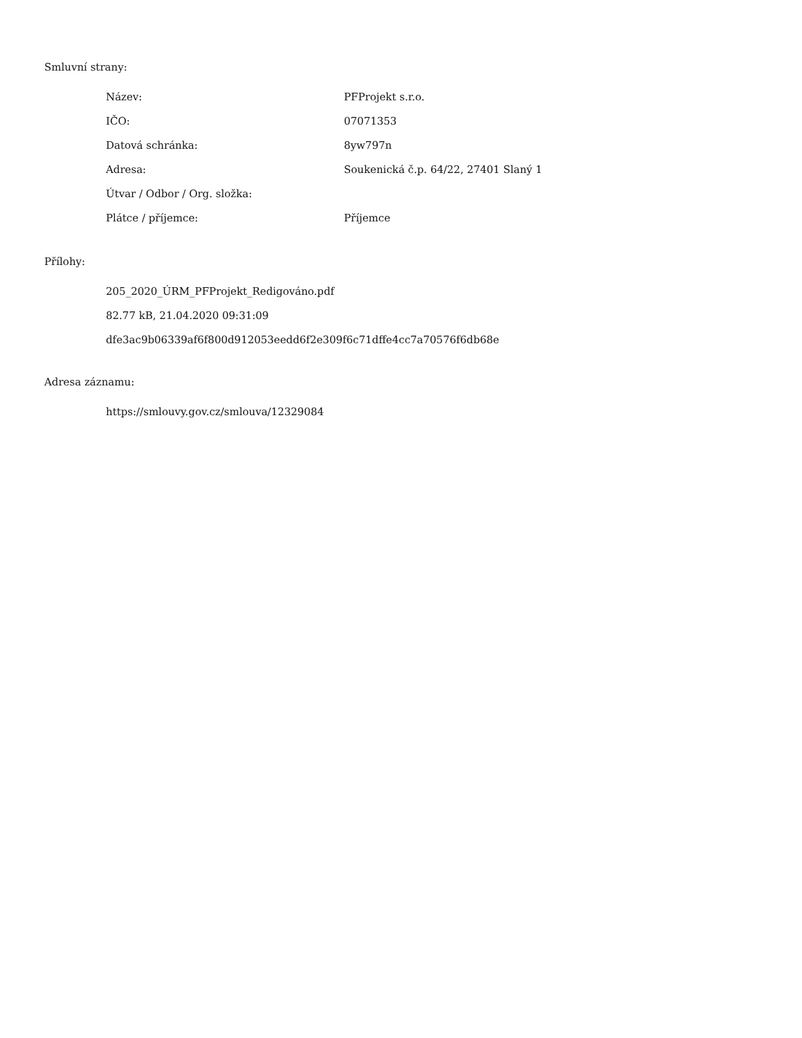Smluvní strany:
| Název: | PFProjekt s.r.o. |
| IČO: | 07071353 |
| Datová schránka: | 8yw797n |
| Adresa: | Soukenická č.p. 64/22, 27401 Slaný 1 |
| Útvar / Odbor / Org. složka: | |
| Plátce / příjemce: | Příjemce |
Přílohy:
205_2020_ÚRM_PFProjekt_Redigováno.pdf
82.77 kB, 21.04.2020 09:31:09
dfe3ac9b06339af6f800d912053eedd6f2e309f6c71dffe4cc7a70576f6db68e
Adresa záznamu:
https://smlouvy.gov.cz/smlouva/12329084